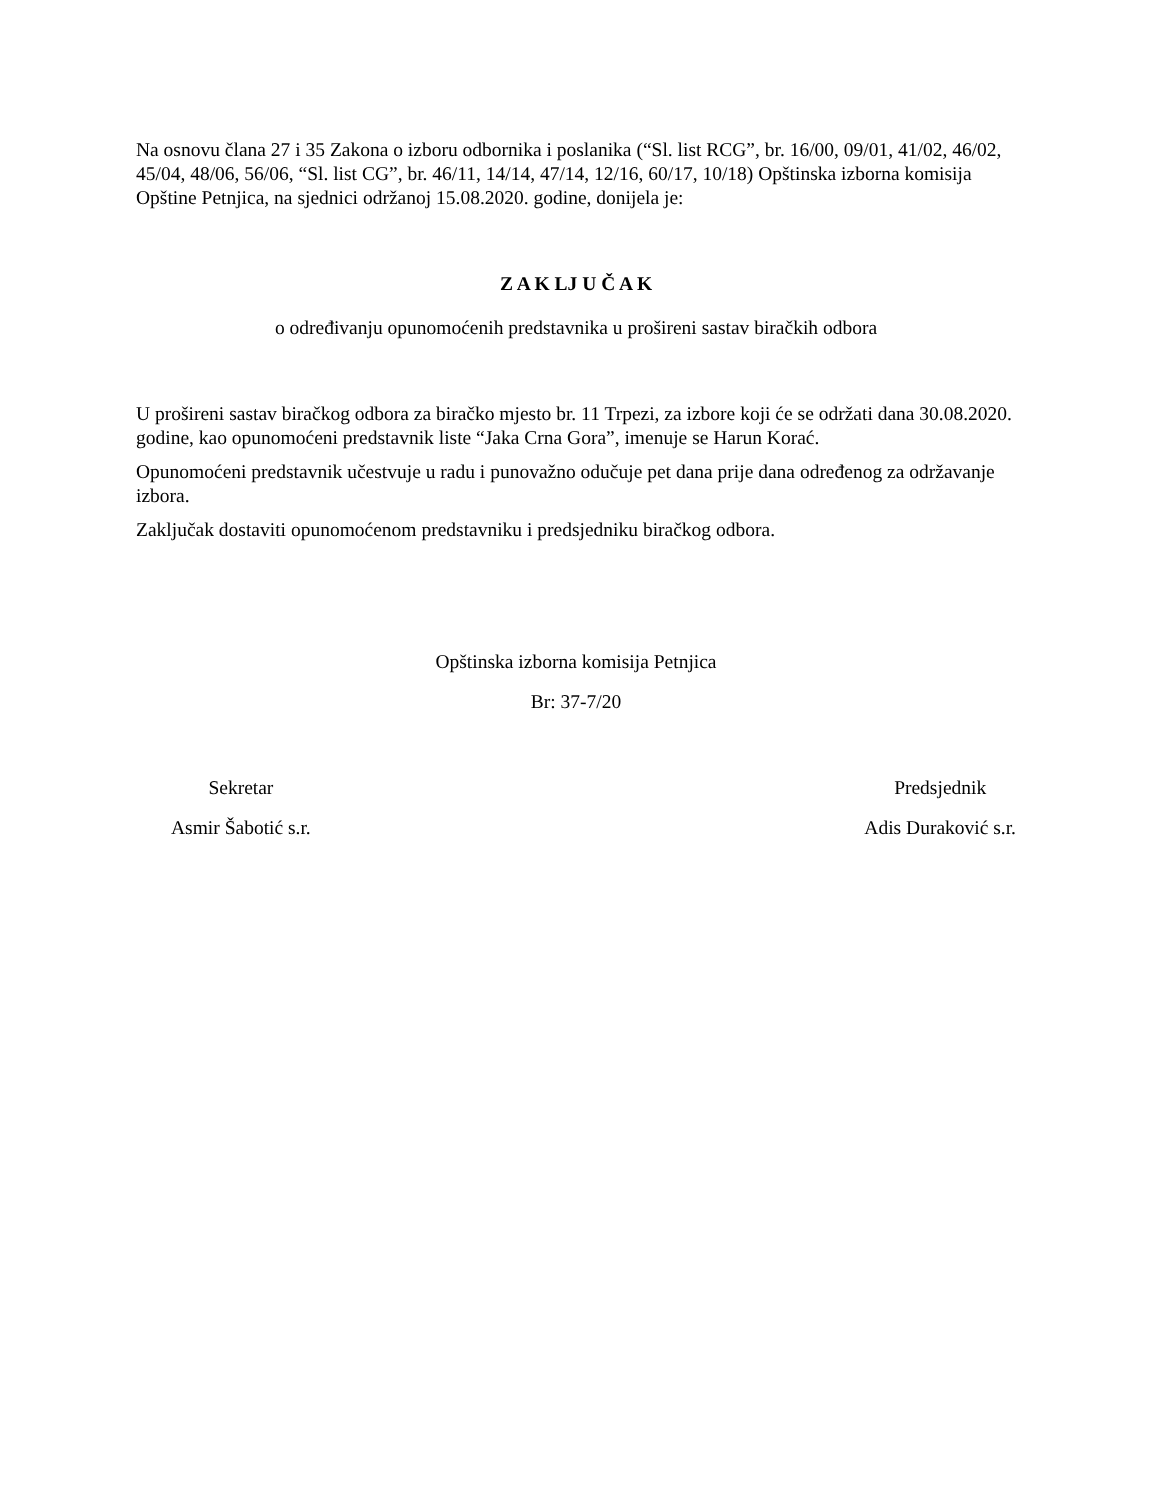Na osnovu člana 27 i 35 Zakona o izboru odbornika i poslanika (“Sl. list RCG”, br. 16/00, 09/01, 41/02, 46/02, 45/04, 48/06, 56/06, “Sl. list CG”, br. 46/11, 14/14, 47/14, 12/16, 60/17, 10/18) Opštinska izborna komisija Opštine Petnjica, na sjednici održanoj 15.08.2020. godine, donijela je:
Z A K LJ U Č A K
o određivanju opunomoćenih predstavnika u prošireni sastav biračkih odbora
U prošireni sastav biračkog odbora za biračko mjesto br. 11 Trpezi, za izbore koji će se održati dana 30.08.2020. godine, kao opunomoćeni predstavnik liste “Jaka Crna Gora”, imenuje se Harun Korać.
Opunomoćeni predstavnik učestvuje u radu i punovažno odučuje pet dana prije dana određenog za održavanje izbora.
Zaključak dostaviti opunomoćenom predstavniku i predsjedniku biračkog odbora.
Opštinska izborna komisija Petnjica
Br: 37-7/20
Sekretar
Asmir Šabotić s.r.
Predsjednik
Adis Duraković s.r.